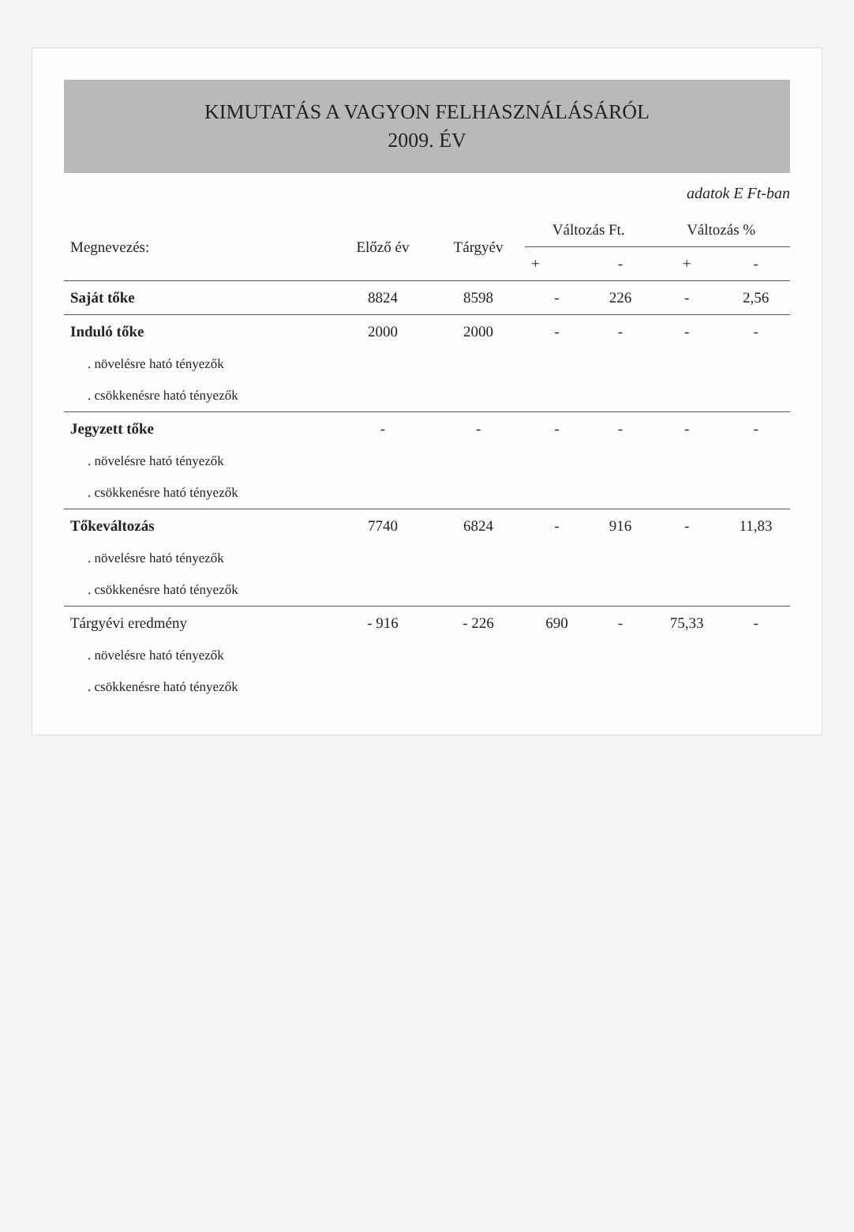KIMUTATÁS A VAGYON FELHASZNÁLÁSÁRÓL
2009. ÉV
adatok E Ft-ban
| Megnevezés: | Előző év | Tárgyév | Változás Ft. | | Változás % | |
| --- | --- | --- | --- | --- | --- | --- |
| | | | + | - | + | - |
| Saját tőke | 8824 | 8598 | - | 226 | - | 2,56 |
| Induló tőke | 2000 | 2000 | - | - | - | - |
| . növelésre ható tényezők | | | | | | |
| . csökkenésre ható tényezők | | | | | | |
| Jegyzett tőke | - | - | - | - | - | - |
| . növelésre ható tényezők | | | | | | |
| . csökkenésre ható tényezők | | | | | | |
| Tőkeváltozás | 7740 | 6824 | - | 916 | - | 11,83 |
| . növelésre ható tényezők | | | | | | |
| . csökkenésre ható tényezők | | | | | | |
| Tárgyévi eredmény | - 916 | - 226 | 690 | - | 75,33 | - |
| . növelésre ható tényezők | | | | | | |
| . csökkenésre ható tényezők | | | | | | |